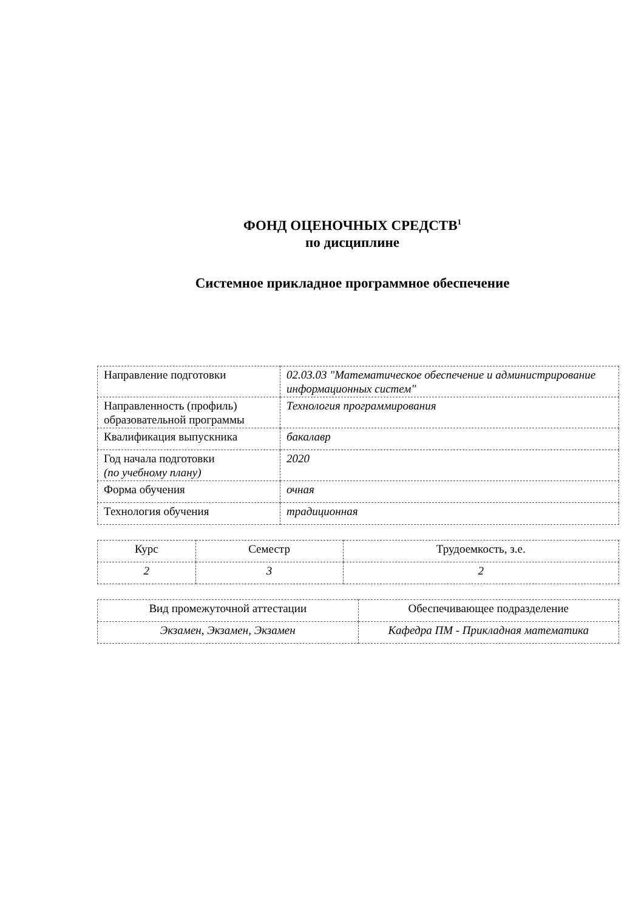ФОНД ОЦЕНОЧНЫХ СРЕДСТВ<sup>1</sup>
по дисциплине
Системное прикладное программное обеспечение
| Направление подготовки | 02.03.03 "Математическое обеспечение и администрирование информационных систем" |
| Направленность (профиль) образовательной программы | Технология программирования |
| Квалификация выпускника | бакалавр |
| Год начала подготовки (по учебному плану) | 2020 |
| Форма обучения | очная |
| Технология обучения | традиционная |
| Курс | Семестр | Трудоемкость, з.е. |
| 2 | 3 | 2 |
| Вид промежуточной аттестации | Обеспечивающее подразделение |
| Экзамен, Экзамен, Экзамен | Кафедра ПМ - Прикладная математика |